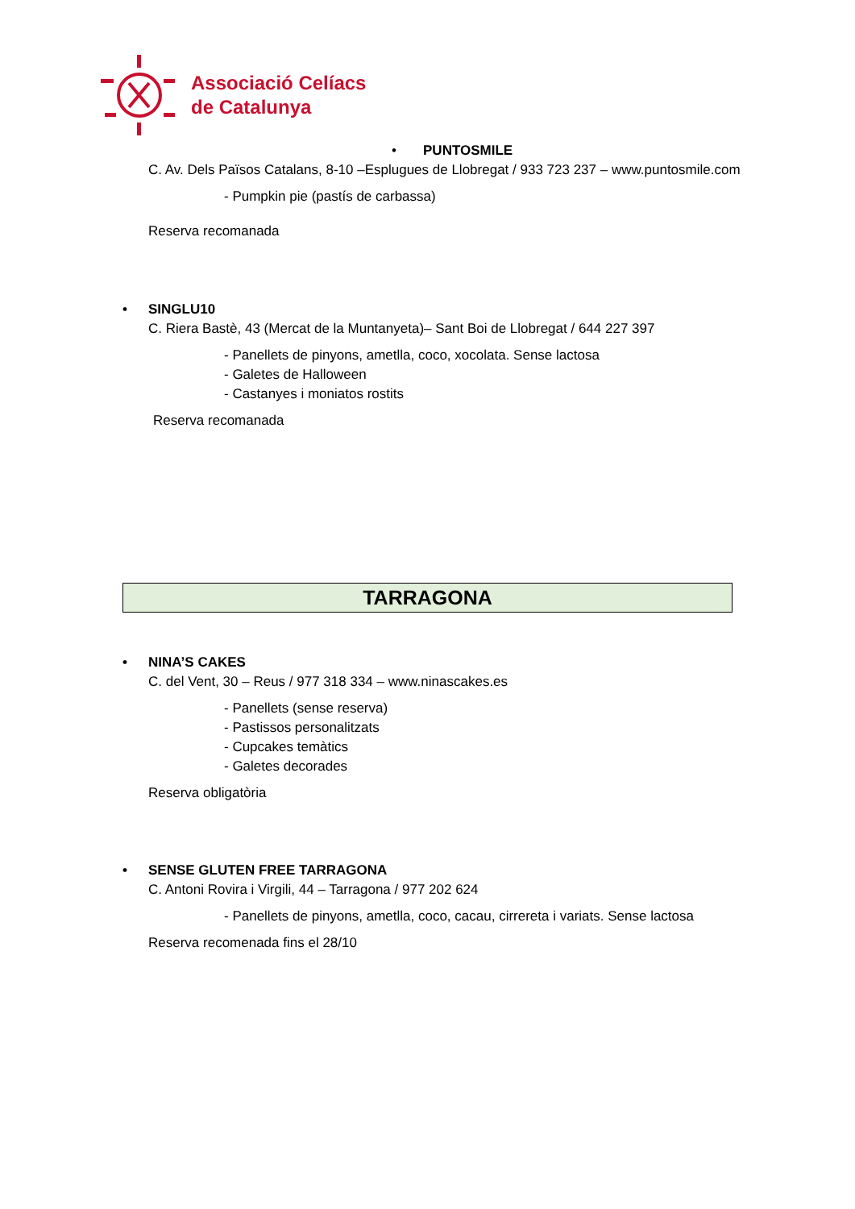Associació Celíacs
de Catalunya
• PUNTOSMILE
C. Av. Dels Països Catalans, 8-10 –Esplugues de Llobregat / 933 723 237 – www.puntosmile.com
- Pumpkin pie (pastís de carbassa)
Reserva recomanada
• SINGLU10
C. Riera Bastè, 43 (Mercat de la Muntanyeta)– Sant Boi de Llobregat / 644 227 397
- Panellets de pinyons, ametlla, coco, xocolata. Sense lactosa
- Galetes de Halloween
- Castanyes i moniatos rostits
Reserva recomanada
TARRAGONA
• NINA’S CAKES
C. del Vent, 30 – Reus / 977 318 334 – www.ninascakes.es
- Panellets (sense reserva)
- Pastissos personalitzats
- Cupcakes temàtics
- Galetes decorades
Reserva obligatòria
• SENSE GLUTEN FREE TARRAGONA
C. Antoni Rovira i Virgili, 44 – Tarragona / 977 202 624
- Panellets de pinyons, ametlla, coco, cacau, cirrereta i variats. Sense lactosa
Reserva recomenada fins el 28/10